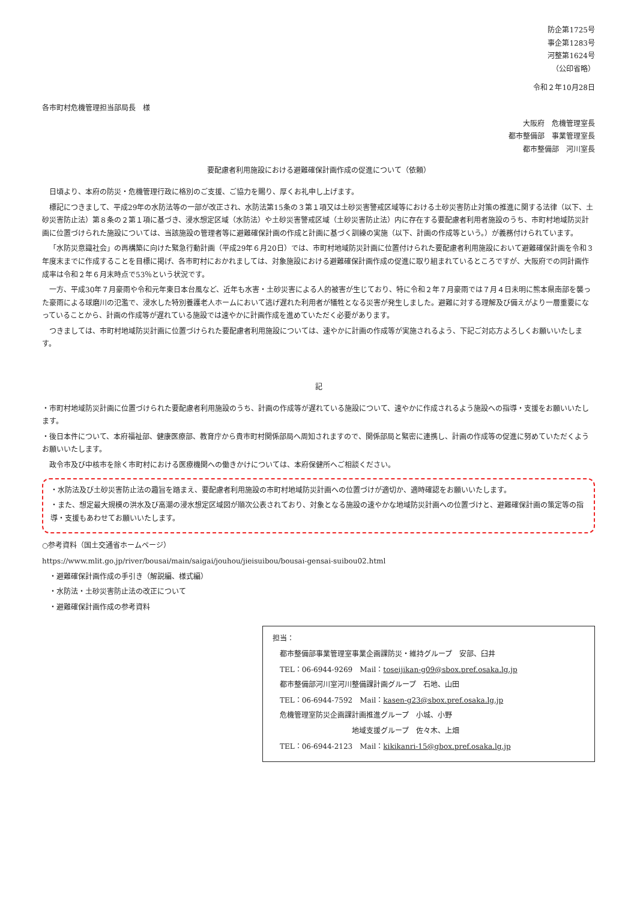防企第1725号
事企第1283号
河整第1624号
（公印省略）
令和２年10月28日
各市町村危機管理担当部局長　様
大阪府　危機管理室長
都市整備部　事業管理室長
都市整備部　河川室長
要配慮者利用施設における避難確保計画作成の促進について（依頼）
日頃より、本府の防災・危機管理行政に格別のご支援、ご協力を賜り、厚くお礼申し上げます。
標記につきまして、平成29年の水防法等の一部が改正され、水防法第15条の３第１項又は土砂災害警戒区域等における土砂災害防止対策の推進に関する法律（以下、土砂災害防止法）第８条の２第１項に基づき、浸水想定区域（水防法）や土砂災害警戒区域（土砂災害防止法）内に存在する要配慮者利用者施設のうち、市町村地域防災計画に位置づけられた施設については、当該施設の管理者等に避難確保計画の作成と計画に基づく訓練の実施（以下、計画の作成等という。）が義務付けられています。
「水防災意識社会」の再構築に向けた緊急行動計画（平成29年６月20日）では、市町村地域防災計画に位置付けられた要配慮者利用施設において避難確保計画を令和３年度末までに作成することを目標に掲げ、各市町村におかれましては、対象施設における避難確保計画作成の促進に取り組まれているところですが、大阪府での同計画作成率は令和２年６月末時点で53％という状況です。
一方、平成30年７月豪雨や令和元年東日本台風など、近年も水害・土砂災害による人的被害が生じており、特に令和２年７月豪雨では７月４日未明に熊本県南部を襲った豪雨による球磨川の氾濫で、浸水した特別養護老人ホームにおいて逃げ遅れた利用者が犠牲となる災害が発生しました。避難に対する理解及び備えがより一層重要になっていることから、計画の作成等が遅れている施設では速やかに計画作成を進めていただく必要があります。
つきましては、市町村地域防災計画に位置づけられた要配慮者利用施設については、速やかに計画の作成等が実施されるよう、下記ご対応方よろしくお願いいたします。
記
・市町村地域防災計画に位置づけられた要配慮者利用施設のうち、計画の作成等が遅れている施設について、速やかに作成されるよう施設への指導・支援をお願いいたします。
・後日本件について、本府福祉部、健康医療部、教育庁から貴市町村関係部局へ周知されますので、関係部局と緊密に連携し、計画の作成等の促進に努めていただくようお願いいたします。
　政令市及び中核市を除く市町村における医療機関への働きかけについては、本府保健所へご相談ください。
・水防法及び土砂災害防止法の趣旨を踏まえ、要配慮者利用施設の市町村地域防災計画への位置づけが適切か、適時確認をお願いいたします。
・また、想定最大規模の洪水及び高潮の浸水想定区域図が順次公表されており、対象となる施設の速やかな地域防災計画への位置づけと、避難確保計画の策定等の指導・支援もあわせてお願いいたします。
○参考資料（国土交通省ホームページ）
https://www.mlit.go.jp/river/bousai/main/saigai/jouhou/jieisuibou/bousai-gensai-suibou02.html
　・避難確保計画作成の手引き（解説編、様式編）
　・水防法・土砂災害防止法の改正について
　・避難確保計画作成の参考資料
担当：
　都市整備部事業管理室事業企画課防災・維持グループ　安部、臼井
　TEL：06-6944-9269　Mail：toseijikan-g09@sbox.pref.osaka.lg.jp
　都市整備部河川室河川整備課計画グループ　石地、山田
　TEL：06-6944-7592　Mail：kasen-g23@sbox.pref.osaka.lg.jp
　危機管理室防災企画課計画推進グループ　小城、小野
　　　　　　　　　　　地域支援グループ　佐々木、上畑
　TEL：06-6944-2123　Mail：kikikanri-15@gbox.pref.osaka.lg.jp